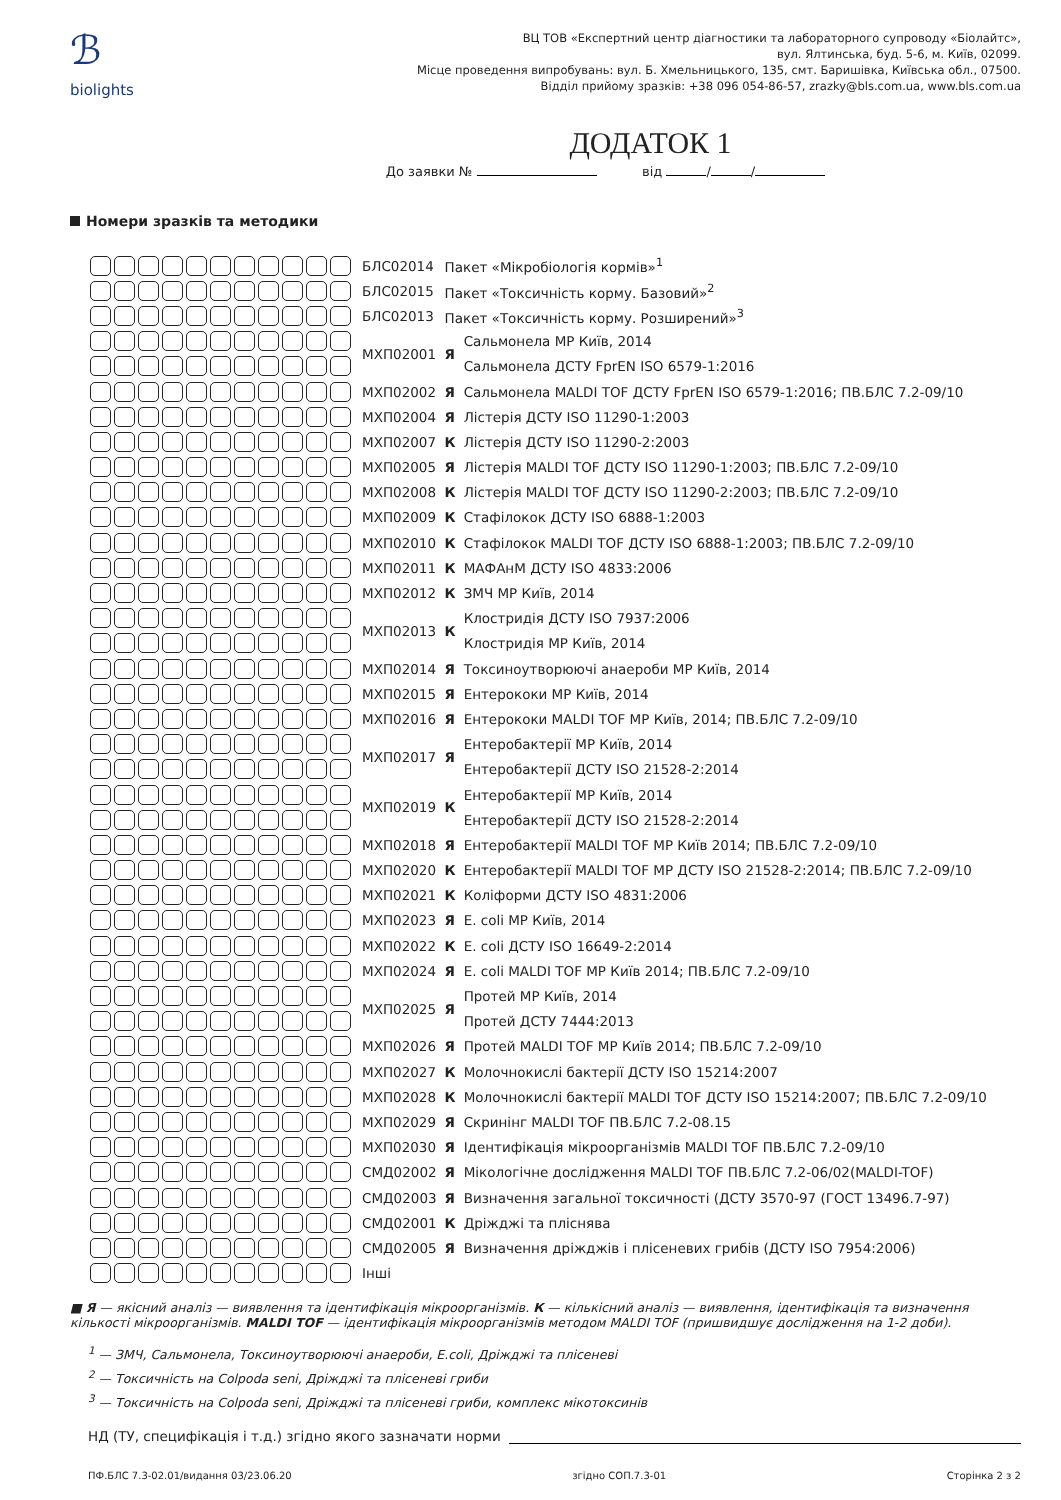ℬ
biolights
ВЦ ТОВ «Експертний центр діагностики та лабораторного супроводу «Біолайтс»,
вул. Ялтинська, буд. 5-6, м. Київ, 02099.
Місце проведення випробувань: вул. Б. Хмельницького, 135, смт. Баришівка, Київська обл., 07500.
Відділ прийому зразків: +38 096 054-86-57, zrazky@bls.com.ua, www.bls.com.ua
ДОДАТОК 1
До заявки № від / /
Номери зразків та методики
| | БЛС02014 | Пакет «Мікробіологія кормів»<sup>1</sup> | |
| | БЛС02015 | Пакет «Токсичність корму. Базовий»<sup>2</sup> | |
| | БЛС02013 | Пакет «Токсичність корму. Розширений»<sup>3</sup> | |
| | МХП02001 | Я | Сальмонела МР Київ, 2014 |
| | | | Сальмонела ДСТУ FprEN ISO 6579-1:2016 |
| | МХП02002 | Я | Сальмонела MALDI TOF ДСТУ FprEN ISO 6579-1:2016; ПВ.БЛС 7.2-09/10 |
| | МХП02004 | Я | Лістерія ДСТУ ISO 11290-1:2003 |
| | МХП02007 | К | Лістерія ДСТУ ISO 11290-2:2003 |
| | МХП02005 | Я | Лістерія MALDI TOF ДСТУ ISO 11290-1:2003; ПВ.БЛС 7.2-09/10 |
| | МХП02008 | К | Лістерія MALDI TOF ДСТУ ISO 11290-2:2003; ПВ.БЛС 7.2-09/10 |
| | МХП02009 | К | Стафілокок ДСТУ ISO 6888-1:2003 |
| | МХП02010 | К | Стафілокок MALDI TOF ДСТУ ISO 6888-1:2003; ПВ.БЛС 7.2-09/10 |
| | МХП02011 | К | МАФАнМ ДСТУ ISO 4833:2006 |
| | МХП02012 | К | ЗМЧ МР Київ, 2014 |
| | МХП02013 | К | Клостридія ДСТУ ISO 7937:2006 |
| | | | Клостридія МР Київ, 2014 |
| | МХП02014 | Я | Токсиноутворюючі анаероби МР Київ, 2014 |
| | МХП02015 | Я | Ентерококи МР Київ, 2014 |
| | МХП02016 | Я | Ентерококи MALDI TOF МР Київ, 2014; ПВ.БЛС 7.2-09/10 |
| | МХП02017 | Я | Ентеробактерії МР Київ, 2014 |
| | | | Ентеробактерії ДСТУ ISO 21528-2:2014 |
| | МХП02019 | К | Ентеробактерії МР Київ, 2014 |
| | | | Ентеробактерії ДСТУ ISO 21528-2:2014 |
| | МХП02018 | Я | Ентеробактерії MALDI TOF МР Київ 2014; ПВ.БЛС 7.2-09/10 |
| | МХП02020 | К | Ентеробактерії MALDI TOF МР ДСТУ ISO 21528-2:2014; ПВ.БЛС 7.2-09/10 |
| | МХП02021 | К | Коліформи ДСТУ ISO 4831:2006 |
| | МХП02023 | Я | E. coli МР Київ, 2014 |
| | МХП02022 | К | E. coli ДСТУ ISO 16649-2:2014 |
| | МХП02024 | Я | E. coli MALDI TOF МР Київ 2014; ПВ.БЛС 7.2-09/10 |
| | МХП02025 | Я | Протей МР Київ, 2014 |
| | | | Протей ДСТУ 7444:2013 |
| | МХП02026 | Я | Протей MALDI TOF МР Київ 2014; ПВ.БЛС 7.2-09/10 |
| | МХП02027 | К | Молочнокислі бактерії ДСТУ ISO 15214:2007 |
| | МХП02028 | К | Молочнокислі бактерії MALDI TOF ДСТУ ISO 15214:2007; ПВ.БЛС 7.2-09/10 |
| | МХП02029 | Я | Скринінг MALDI TOF ПВ.БЛС 7.2-08.15 |
| | МХП02030 | Я | Ідентифікація мікроорганізмів MALDI TOF ПВ.БЛС 7.2-09/10 |
| | СМД02002 | Я | Мікологічне дослідження MALDI TOF ПВ.БЛС 7.2-06/02(MALDI-TOF) |
| | СМД02003 | Я | Визначення загальної токсичності (ДСТУ 3570-97 (ГОСТ 13496.7-97) |
| | СМД02001 | К | Дріжджі та пліснява |
| | СМД02005 | Я | Визначення дріжджів і плісеневих грибів (ДСТУ ISO 7954:2006) |
| | Інші | | |
■ Я — якісний аналіз — виявлення та ідентифікація мікроорганізмів. К — кількісний аналіз — виявлення, ідентифікація та визначення кількості мікроорганізмів. MALDI TOF — ідентифікація мікроорганізмів методом MALDI TOF (пришвидшує дослідження на 1-2 доби).
<sup>1</sup> — ЗМЧ, Сальмонела, Токсиноутворюючі анаероби, E.coli, Дріжджі та плісеневі
<sup>2</sup> — Токсичність на Colpoda seni, Дріжджі та плісеневі гриби
<sup>3</sup> — Токсичність на Colpoda seni, Дріжджі та плісеневі гриби, комплекс мікотоксинів
НД (ТУ, специфікація і т.д.) згідно якого зазначати норми
ПФ.БЛС 7.3-02.01/видання 03/23.06.20 згідно СОП.7.3-01 Сторінка 2 з 2